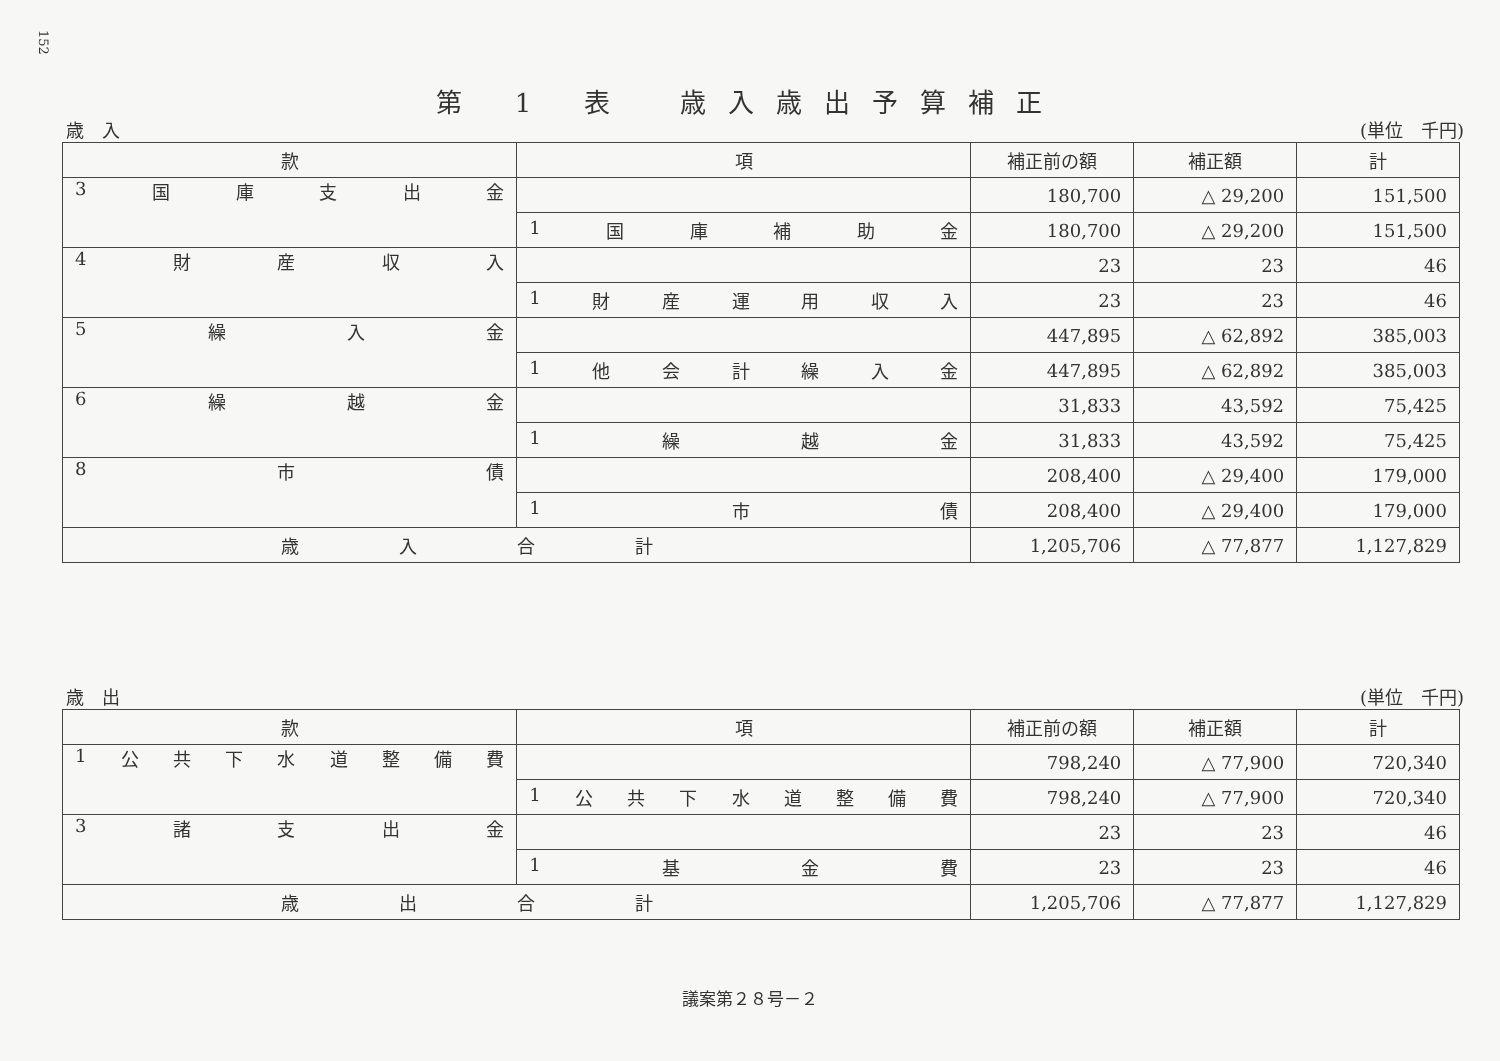152
第 1 表　歳入歳出予算補正
歳　入 (単位　千円)
| 款 | 項 | 補正前の額 | 補正額 | 計 |
| --- | --- | --- | --- | --- |
| 3 国 庫 支 出 金 | | 180,700 | △ 29,200 | 151,500 |
| | 1 国 庫 補 助 金 | 180,700 | △ 29,200 | 151,500 |
| 4 財 産 収 入 | | 23 | 23 | 46 |
| | 1 財 産 運 用 収 入 | 23 | 23 | 46 |
| 5 繰 入 金 | | 447,895 | △ 62,892 | 385,003 |
| | 1 他 会 計 繰 入 金 | 447,895 | △ 62,892 | 385,003 |
| 6 繰 越 金 | | 31,833 | 43,592 | 75,425 |
| | 1 繰 越 金 | 31,833 | 43,592 | 75,425 |
| 8 市 債 | | 208,400 | △ 29,400 | 179,000 |
| | 1 市 債 | 208,400 | △ 29,400 | 179,000 |
| 歳入合計 | | 1,205,706 | △ 77,877 | 1,127,829 |
歳　出 (単位　千円)
| 款 | 項 | 補正前の額 | 補正額 | 計 |
| --- | --- | --- | --- | --- |
| 1 公 共 下 水 道 整 備 費 | | 798,240 | △ 77,900 | 720,340 |
| | 1 公 共 下 水 道 整 備 費 | 798,240 | △ 77,900 | 720,340 |
| 3 諸 支 出 金 | | 23 | 23 | 46 |
| | 1 基 金 費 | 23 | 23 | 46 |
| 歳出合計 | | 1,205,706 | △ 77,877 | 1,127,829 |
議案第２８号－２